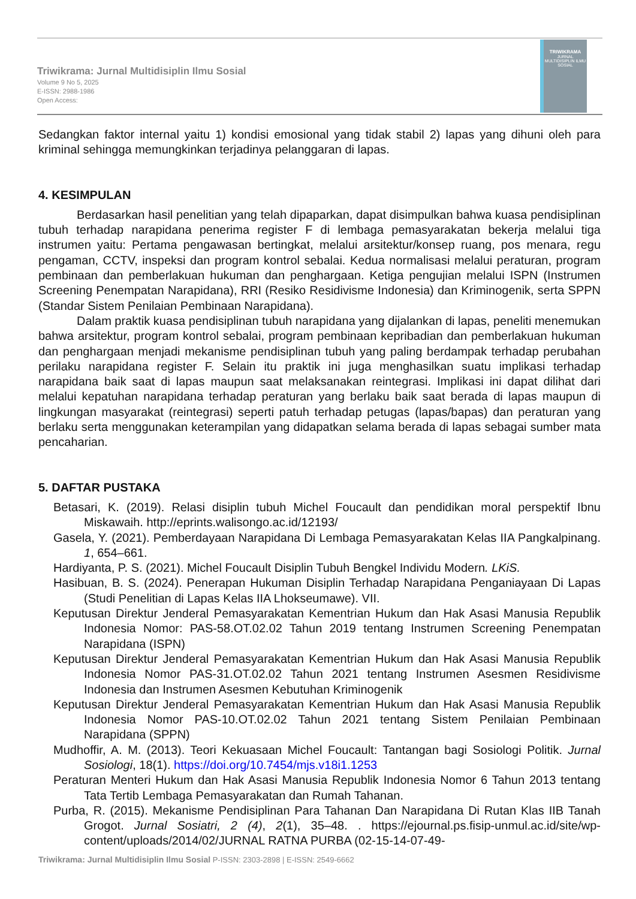Triwikrama: Jurnal Multidisiplin Ilmu Sosial
Volume 9 No 5, 2025
E-ISSN: 2988-1986
Open Access:
TRIWIKRAMA
JURNAL MULTIDISIPLIN ILMU SOSIAL
Sedangkan faktor internal yaitu 1) kondisi emosional yang tidak stabil 2) lapas yang dihuni oleh para kriminal sehingga memungkinkan terjadinya pelanggaran di lapas.
4. KESIMPULAN
Berdasarkan hasil penelitian yang telah dipaparkan, dapat disimpulkan bahwa kuasa pendisiplinan tubuh terhadap narapidana penerima register F di lembaga pemasyarakatan bekerja melalui tiga instrumen yaitu: Pertama pengawasan bertingkat, melalui arsitektur/konsep ruang, pos menara, regu pengaman, CCTV, inspeksi dan program kontrol sebalai. Kedua normalisasi melalui peraturan, program pembinaan dan pemberlakuan hukuman dan penghargaan. Ketiga pengujian melalui ISPN (Instrumen Screening Penempatan Narapidana), RRI (Resiko Residivisme Indonesia) dan Kriminogenik, serta SPPN (Standar Sistem Penilaian Pembinaan Narapidana).
Dalam praktik kuasa pendisiplinan tubuh narapidana yang dijalankan di lapas, peneliti menemukan bahwa arsitektur, program kontrol sebalai, program pembinaan kepribadian dan pemberlakuan hukuman dan penghargaan menjadi mekanisme pendisiplinan tubuh yang paling berdampak terhadap perubahan perilaku narapidana register F. Selain itu praktik ini juga menghasilkan suatu implikasi terhadap narapidana baik saat di lapas maupun saat melaksanakan reintegrasi. Implikasi ini dapat dilihat dari melalui kepatuhan narapidana terhadap peraturan yang berlaku baik saat berada di lapas maupun di lingkungan masyarakat (reintegrasi) seperti patuh terhadap petugas (lapas/bapas) dan peraturan yang berlaku serta menggunakan keterampilan yang didapatkan selama berada di lapas sebagai sumber mata pencaharian.
5. DAFTAR PUSTAKA
Betasari, K. (2019). Relasi disiplin tubuh Michel Foucault dan pendidikan moral perspektif Ibnu Miskawaih. http://eprints.walisongo.ac.id/12193/
Gasela, Y. (2021). Pemberdayaan Narapidana Di Lembaga Pemasyarakatan Kelas IIA Pangkalpinang. 1, 654–661.
Hardiyanta, P. S. (2021). Michel Foucault Disiplin Tubuh Bengkel Individu Modern. LKiS.
Hasibuan, B. S. (2024). Penerapan Hukuman Disiplin Terhadap Narapidana Penganiayaan Di Lapas (Studi Penelitian di Lapas Kelas IIA Lhokseumawe). VII.
Keputusan Direktur Jenderal Pemasyarakatan Kementrian Hukum dan Hak Asasi Manusia Republik Indonesia Nomor: PAS-58.OT.02.02 Tahun 2019 tentang Instrumen Screening Penempatan Narapidana (ISPN)
Keputusan Direktur Jenderal Pemasyarakatan Kementrian Hukum dan Hak Asasi Manusia Republik Indonesia Nomor PAS-31.OT.02.02 Tahun 2021 tentang Instrumen Asesmen Residivisme Indonesia dan Instrumen Asesmen Kebutuhan Kriminogenik
Keputusan Direktur Jenderal Pemasyarakatan Kementrian Hukum dan Hak Asasi Manusia Republik Indonesia Nomor PAS-10.OT.02.02 Tahun 2021 tentang Sistem Penilaian Pembinaan Narapidana (SPPN)
Mudhoffir, A. M. (2013). Teori Kekuasaan Michel Foucault: Tantangan bagi Sosiologi Politik. Jurnal Sosiologi, 18(1). https://doi.org/10.7454/mjs.v18i1.1253
Peraturan Menteri Hukum dan Hak Asasi Manusia Republik Indonesia Nomor 6 Tahun 2013 tentang Tata Tertib Lembaga Pemasyarakatan dan Rumah Tahanan.
Purba, R. (2015). Mekanisme Pendisiplinan Para Tahanan Dan Narapidana Di Rutan Klas IIB Tanah Grogot. Jurnal Sosiatri, 2 (4), 2(1), 35–48. . https://ejournal.ps.fisip-unmul.ac.id/site/wp-content/uploads/2014/02/JURNAL RATNA PURBA (02-15-14-07-49-
Triwikrama: Jurnal Multidisiplin Ilmu Sosial P-ISSN: 2303-2898 | E-ISSN: 2549-6662